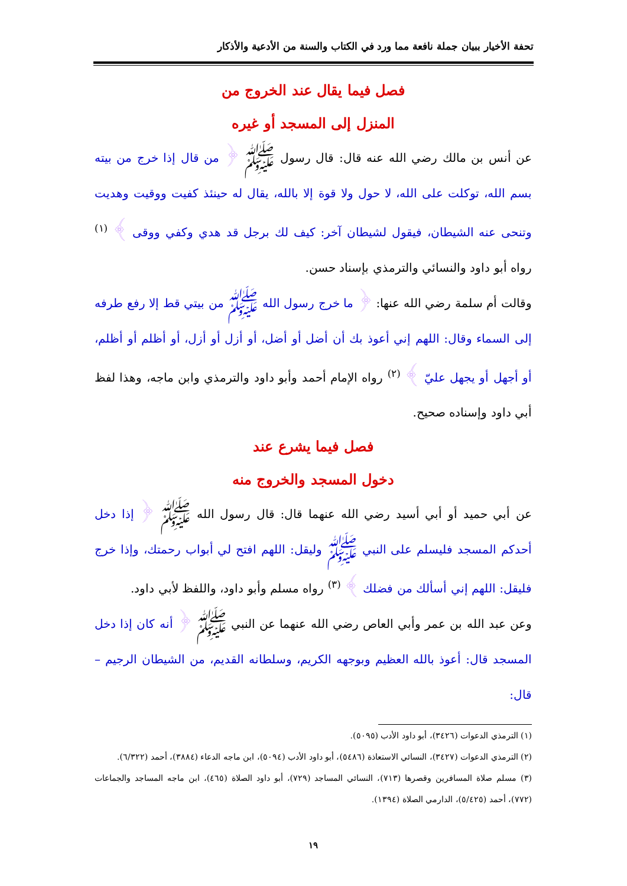تحفة الأخيار ببيان جملة نافعة مما ورد في الكتاب والسنة من الأدعية والأذكار
فصل فيما يقال عند الخروج من
المنزل إلى المسجد أو غيره
عن أنس بن مالك رضي الله عنه قال: قال رسول ﷺ ﴿ من قال إذا خرج من بيته بسم الله، توكلت على الله، لا حول ولا قوة إلا بالله، يقال له حينئذ كفيت ووقيت وهديت وتنحى عنه الشيطان، فيقول لشيطان آخر: كيف لك برجل قد هدي وكفي ووقى ﴾ <sup>(١)</sup> رواه أبو داود والنسائي والترمذي بإسناد حسن.
وقالت أم سلمة رضي الله عنها: ﴿ ما خرج رسول الله ﷺ من بيتي قط إلا رفع طرفه إلى السماء وقال: اللهم إني أعوذ بك أن أضل أو أضل، أو أزل أو أزل، أو أظلم أو أظلم، أو أجهل أو يجهل عليّ ﴾ <sup>(٢)</sup> رواه الإمام أحمد وأبو داود والترمذي وابن ماجه، وهذا لفظ أبي داود وإسناده صحيح.
فصل فيما يشرع عند
دخول المسجد والخروج منه
عن أبي حميد أو أبي أسيد رضي الله عنهما قال: قال رسول الله ﷺ ﴿ إذا دخل أحدكم المسجد فليسلم على النبي ﷺ وليقل: اللهم افتح لي أبواب رحمتك، وإذا خرج فليقل: اللهم إني أسألك من فضلك ﴾ <sup>(٣)</sup> رواه مسلم وأبو داود، واللفظ لأبي داود.
وعن عبد الله بن عمر وأبي العاص رضي الله عنهما عن النبي ﷺ ﴿ أنه كان إذا دخل المسجد قال: أعوذ بالله العظيم وبوجهه الكريم، وسلطانه القديم، من الشيطان الرجيم – قال:
(١) الترمذي الدعوات (٣٤٢٦)، أبو داود الأدب (٥٠٩٥).
(٢) الترمذي الدعوات (٣٤٢٧)، النسائي الاستعاذة (٥٤٨٦)، أبو داود الأدب (٥٠٩٤)، ابن ماجه الدعاء (٣٨٨٤)، أحمد (٦/٣٢٢).
(٣) مسلم صلاة المسافرين وقصرها (٧١٣)، النسائي المساجد (٧٢٩)، أبو داود الصلاة (٤٦٥)، ابن ماجه المساجد والجماعات (٧٧٢)، أحمد (٥/٤٢٥)، الدارمي الصلاة (١٣٩٤).
١٩